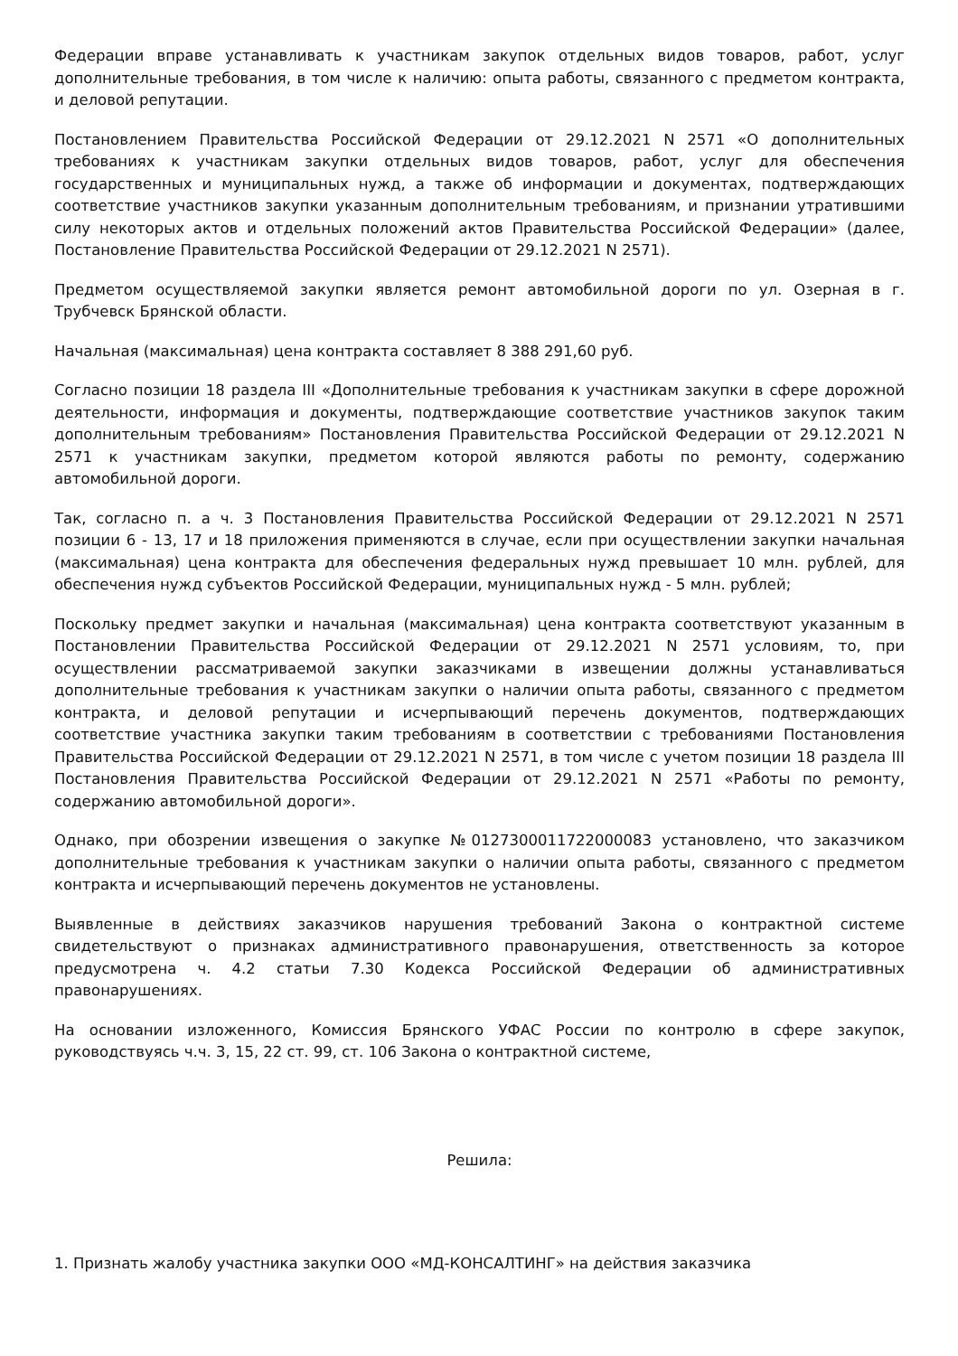Федерации вправе устанавливать к участникам закупок отдельных видов товаров, работ, услуг дополнительные требования, в том числе к наличию: опыта работы, связанного с предметом контракта, и деловой репутации.
Постановлением Правительства Российской Федерации от 29.12.2021 N 2571 «О дополнительных требованиях к участникам закупки отдельных видов товаров, работ, услуг для обеспечения государственных и муниципальных нужд, а также об информации и документах, подтверждающих соответствие участников закупки указанным дополнительным требованиям, и признании утратившими силу некоторых актов и отдельных положений актов Правительства Российской Федерации» (далее, Постановление Правительства Российской Федерации от 29.12.2021 N 2571).
Предметом осуществляемой закупки является ремонт автомобильной дороги по ул. Озерная в г. Трубчевск Брянской области.
Начальная (максимальная) цена контракта составляет 8 388 291,60 руб.
Согласно позиции 18 раздела III «Дополнительные требования к участникам закупки в сфере дорожной деятельности, информация и документы, подтверждающие соответствие участников закупок таким дополнительным требованиям» Постановления Правительства Российской Федерации от 29.12.2021 N 2571 к участникам закупки, предметом которой являются работы по ремонту, содержанию автомобильной дороги.
Так, согласно п. а ч. 3 Постановления Правительства Российской Федерации от 29.12.2021 N 2571 позиции 6 - 13, 17 и 18 приложения применяются в случае, если при осуществлении закупки начальная (максимальная) цена контракта для обеспечения федеральных нужд превышает 10 млн. рублей, для обеспечения нужд субъектов Российской Федерации, муниципальных нужд - 5 млн. рублей;
Поскольку предмет закупки и начальная (максимальная) цена контракта соответствуют указанным в Постановлении Правительства Российской Федерации от 29.12.2021 N 2571 условиям, то, при осуществлении рассматриваемой закупки заказчиками в извещении должны устанавливаться дополнительные требования к участникам закупки о наличии опыта работы, связанного с предметом контракта, и деловой репутации и исчерпывающий перечень документов, подтверждающих соответствие участника закупки таким требованиям в соответствии с требованиями Постановления Правительства Российской Федерации от 29.12.2021 N 2571, в том числе с учетом позиции 18 раздела III Постановления Правительства Российской Федерации от 29.12.2021 N 2571 «Работы по ремонту, содержанию автомобильной дороги».
Однако, при обозрении извещения о закупке №0127300011722000083 установлено, что заказчиком дополнительные требования к участникам закупки о наличии опыта работы, связанного с предметом контракта и исчерпывающий перечень документов не установлены.
Выявленные в действиях заказчиков нарушения требований Закона о контрактной системе свидетельствуют о признаках административного правонарушения, ответственность за которое предусмотрена ч. 4.2 статьи 7.30 Кодекса Российской Федерации об административных правонарушениях.
На основании изложенного, Комиссия Брянского УФАС России по контролю в сфере закупок, руководствуясь ч.ч. 3, 15, 22 ст. 99, ст. 106 Закона о контрактной системе,
Решила:
1. Признать жалобу участника закупки ООО «МД-КОНСАЛТИНГ» на действия заказчика